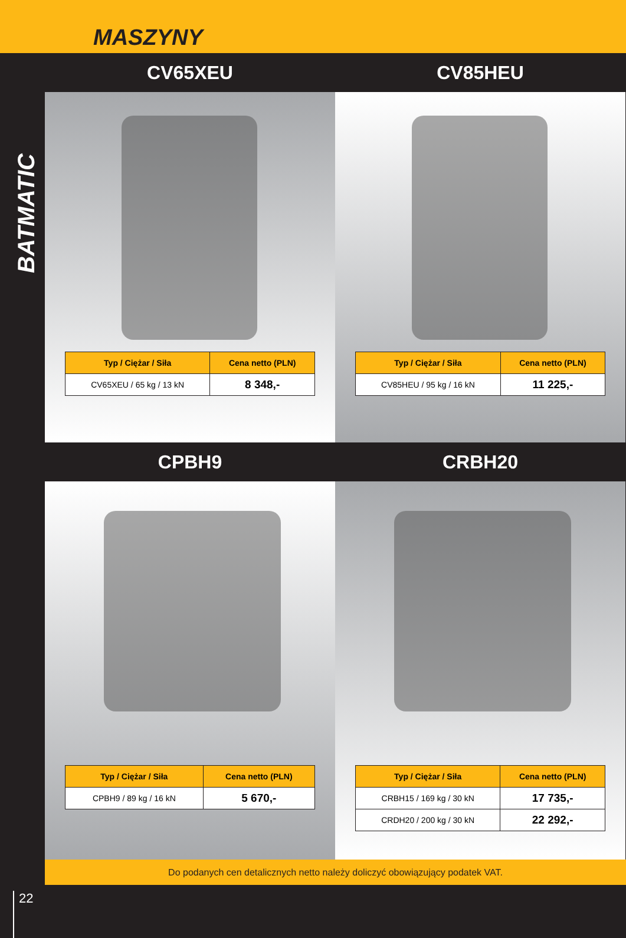MASZYNY
BATMATIC
22
CV65XEU CV85HEU
| Typ / Ciężar / Siła | Cena netto (PLN) |
| --- | --- |
| CV65XEU / 65 kg / 13 kN | 8 348,- |
| Typ / Ciężar / Siła | Cena netto (PLN) |
| --- | --- |
| CV85HEU / 95 kg / 16 kN | 11 225,- |
CPBH9 CRBH20
| Typ / Ciężar / Siła | Cena netto (PLN) |
| --- | --- |
| CPBH9 / 89 kg / 16 kN | 5 670,- |
| Typ / Ciężar / Siła | Cena netto (PLN) |
| --- | --- |
| CRBH15 / 169 kg / 30 kN | 17 735,- |
| CRDH20 / 200 kg / 30 kN | 22 292,- |
Do podanych cen detalicznych netto należy doliczyć obowiązujący podatek VAT.